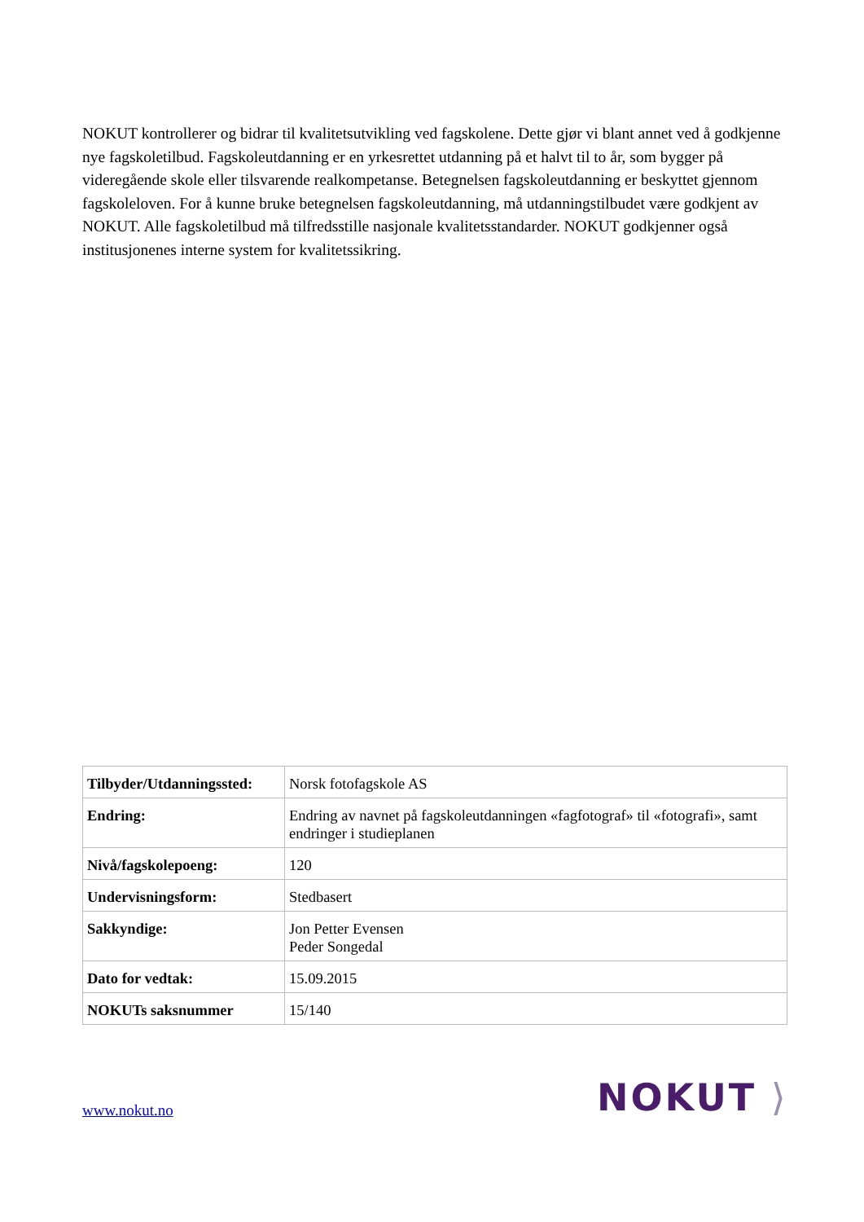NOKUT kontrollerer og bidrar til kvalitetsutvikling ved fagskolene. Dette gjør vi blant annet ved å godkjenne nye fagskoletilbud. Fagskoleutdanning er en yrkesrettet utdanning på et halvt til to år, som bygger på videregående skole eller tilsvarende realkompetanse. Betegnelsen fagskoleutdanning er beskyttet gjennom fagskoleloven. For å kunne bruke betegnelsen fagskoleutdanning, må utdanningstilbudet være godkjent av NOKUT. Alle fagskoletilbud må tilfredsstille nasjonale kvalitetsstandarder. NOKUT godkjenner også institusjonenes interne system for kvalitetssikring.
| Tilbyder/Utdanningssted: | Norsk fotofagskole AS |
| Endring: | Endring av navnet på fagskoleutdanningen «fagfotograf» til «fotografi», samt endringer i studieplanen |
| Nivå/fagskolepoeng: | 120 |
| Undervisningsform: | Stedbasert |
| Sakkyndige: | Jon Petter Evensen Peder Songedal |
| Dato for vedtak: | 15.09.2015 |
| NOKUTs saksnummer | 15/140 |
www.nokut.no NOKUT ⟩